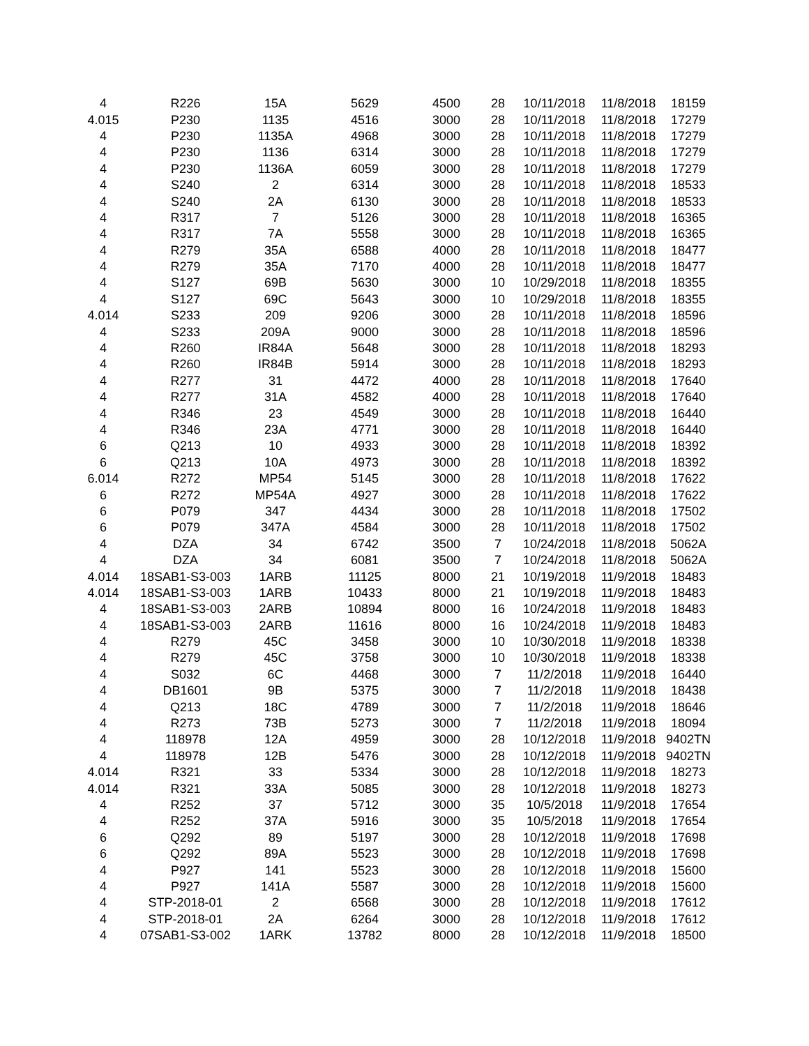| 4 | R226 | 15A | 5629 | 4500 | 28 | 10/11/2018 | 11/8/2018 | 18159 |
| 4.015 | P230 | 1135 | 4516 | 3000 | 28 | 10/11/2018 | 11/8/2018 | 17279 |
| 4 | P230 | 1135A | 4968 | 3000 | 28 | 10/11/2018 | 11/8/2018 | 17279 |
| 4 | P230 | 1136 | 6314 | 3000 | 28 | 10/11/2018 | 11/8/2018 | 17279 |
| 4 | P230 | 1136A | 6059 | 3000 | 28 | 10/11/2018 | 11/8/2018 | 17279 |
| 4 | S240 | 2 | 6314 | 3000 | 28 | 10/11/2018 | 11/8/2018 | 18533 |
| 4 | S240 | 2A | 6130 | 3000 | 28 | 10/11/2018 | 11/8/2018 | 18533 |
| 4 | R317 | 7 | 5126 | 3000 | 28 | 10/11/2018 | 11/8/2018 | 16365 |
| 4 | R317 | 7A | 5558 | 3000 | 28 | 10/11/2018 | 11/8/2018 | 16365 |
| 4 | R279 | 35A | 6588 | 4000 | 28 | 10/11/2018 | 11/8/2018 | 18477 |
| 4 | R279 | 35A | 7170 | 4000 | 28 | 10/11/2018 | 11/8/2018 | 18477 |
| 4 | S127 | 69B | 5630 | 3000 | 10 | 10/29/2018 | 11/8/2018 | 18355 |
| 4 | S127 | 69C | 5643 | 3000 | 10 | 10/29/2018 | 11/8/2018 | 18355 |
| 4.014 | S233 | 209 | 9206 | 3000 | 28 | 10/11/2018 | 11/8/2018 | 18596 |
| 4 | S233 | 209A | 9000 | 3000 | 28 | 10/11/2018 | 11/8/2018 | 18596 |
| 4 | R260 | IR84A | 5648 | 3000 | 28 | 10/11/2018 | 11/8/2018 | 18293 |
| 4 | R260 | IR84B | 5914 | 3000 | 28 | 10/11/2018 | 11/8/2018 | 18293 |
| 4 | R277 | 31 | 4472 | 4000 | 28 | 10/11/2018 | 11/8/2018 | 17640 |
| 4 | R277 | 31A | 4582 | 4000 | 28 | 10/11/2018 | 11/8/2018 | 17640 |
| 4 | R346 | 23 | 4549 | 3000 | 28 | 10/11/2018 | 11/8/2018 | 16440 |
| 4 | R346 | 23A | 4771 | 3000 | 28 | 10/11/2018 | 11/8/2018 | 16440 |
| 6 | Q213 | 10 | 4933 | 3000 | 28 | 10/11/2018 | 11/8/2018 | 18392 |
| 6 | Q213 | 10A | 4973 | 3000 | 28 | 10/11/2018 | 11/8/2018 | 18392 |
| 6.014 | R272 | MP54 | 5145 | 3000 | 28 | 10/11/2018 | 11/8/2018 | 17622 |
| 6 | R272 | MP54A | 4927 | 3000 | 28 | 10/11/2018 | 11/8/2018 | 17622 |
| 6 | P079 | 347 | 4434 | 3000 | 28 | 10/11/2018 | 11/8/2018 | 17502 |
| 6 | P079 | 347A | 4584 | 3000 | 28 | 10/11/2018 | 11/8/2018 | 17502 |
| 4 | DZA | 34 | 6742 | 3500 | 7 | 10/24/2018 | 11/8/2018 | 5062A |
| 4 | DZA | 34 | 6081 | 3500 | 7 | 10/24/2018 | 11/8/2018 | 5062A |
| 4.014 | 18SAB1-S3-003 | 1ARB | 11125 | 8000 | 21 | 10/19/2018 | 11/9/2018 | 18483 |
| 4.014 | 18SAB1-S3-003 | 1ARB | 10433 | 8000 | 21 | 10/19/2018 | 11/9/2018 | 18483 |
| 4 | 18SAB1-S3-003 | 2ARB | 10894 | 8000 | 16 | 10/24/2018 | 11/9/2018 | 18483 |
| 4 | 18SAB1-S3-003 | 2ARB | 11616 | 8000 | 16 | 10/24/2018 | 11/9/2018 | 18483 |
| 4 | R279 | 45C | 3458 | 3000 | 10 | 10/30/2018 | 11/9/2018 | 18338 |
| 4 | R279 | 45C | 3758 | 3000 | 10 | 10/30/2018 | 11/9/2018 | 18338 |
| 4 | S032 | 6C | 4468 | 3000 | 7 | 11/2/2018 | 11/9/2018 | 16440 |
| 4 | DB1601 | 9B | 5375 | 3000 | 7 | 11/2/2018 | 11/9/2018 | 18438 |
| 4 | Q213 | 18C | 4789 | 3000 | 7 | 11/2/2018 | 11/9/2018 | 18646 |
| 4 | R273 | 73B | 5273 | 3000 | 7 | 11/2/2018 | 11/9/2018 | 18094 |
| 4 | 118978 | 12A | 4959 | 3000 | 28 | 10/12/2018 | 11/9/2018 | 9402TN |
| 4 | 118978 | 12B | 5476 | 3000 | 28 | 10/12/2018 | 11/9/2018 | 9402TN |
| 4.014 | R321 | 33 | 5334 | 3000 | 28 | 10/12/2018 | 11/9/2018 | 18273 |
| 4.014 | R321 | 33A | 5085 | 3000 | 28 | 10/12/2018 | 11/9/2018 | 18273 |
| 4 | R252 | 37 | 5712 | 3000 | 35 | 10/5/2018 | 11/9/2018 | 17654 |
| 4 | R252 | 37A | 5916 | 3000 | 35 | 10/5/2018 | 11/9/2018 | 17654 |
| 6 | Q292 | 89 | 5197 | 3000 | 28 | 10/12/2018 | 11/9/2018 | 17698 |
| 6 | Q292 | 89A | 5523 | 3000 | 28 | 10/12/2018 | 11/9/2018 | 17698 |
| 4 | P927 | 141 | 5523 | 3000 | 28 | 10/12/2018 | 11/9/2018 | 15600 |
| 4 | P927 | 141A | 5587 | 3000 | 28 | 10/12/2018 | 11/9/2018 | 15600 |
| 4 | STP-2018-01 | 2 | 6568 | 3000 | 28 | 10/12/2018 | 11/9/2018 | 17612 |
| 4 | STP-2018-01 | 2A | 6264 | 3000 | 28 | 10/12/2018 | 11/9/2018 | 17612 |
| 4 | 07SAB1-S3-002 | 1ARK | 13782 | 8000 | 28 | 10/12/2018 | 11/9/2018 | 18500 |